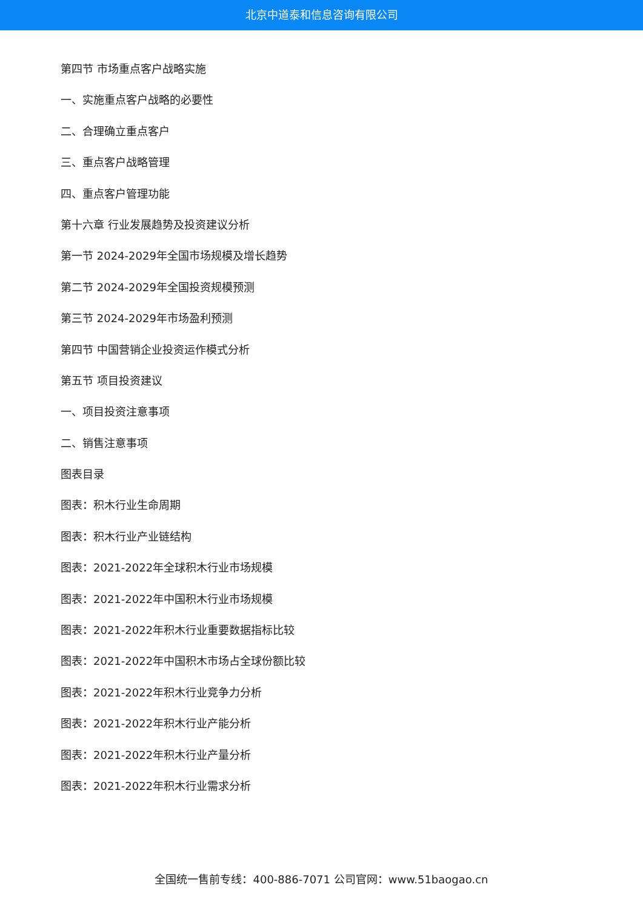北京中道泰和信息咨询有限公司
第四节 市场重点客户战略实施
一、实施重点客户战略的必要性
二、合理确立重点客户
三、重点客户战略管理
四、重点客户管理功能
第十六章 行业发展趋势及投资建议分析
第一节 2024-2029年全国市场规模及增长趋势
第二节 2024-2029年全国投资规模预测
第三节 2024-2029年市场盈利预测
第四节 中国营销企业投资运作模式分析
第五节 项目投资建议
一、项目投资注意事项
二、销售注意事项
图表目录
图表：积木行业生命周期
图表：积木行业产业链结构
图表：2021-2022年全球积木行业市场规模
图表：2021-2022年中国积木行业市场规模
图表：2021-2022年积木行业重要数据指标比较
图表：2021-2022年中国积木市场占全球份额比较
图表：2021-2022年积木行业竞争力分析
图表：2021-2022年积木行业产能分析
图表：2021-2022年积木行业产量分析
图表：2021-2022年积木行业需求分析
全国统一售前专线：400-886-7071 公司官网：www.51baogao.cn